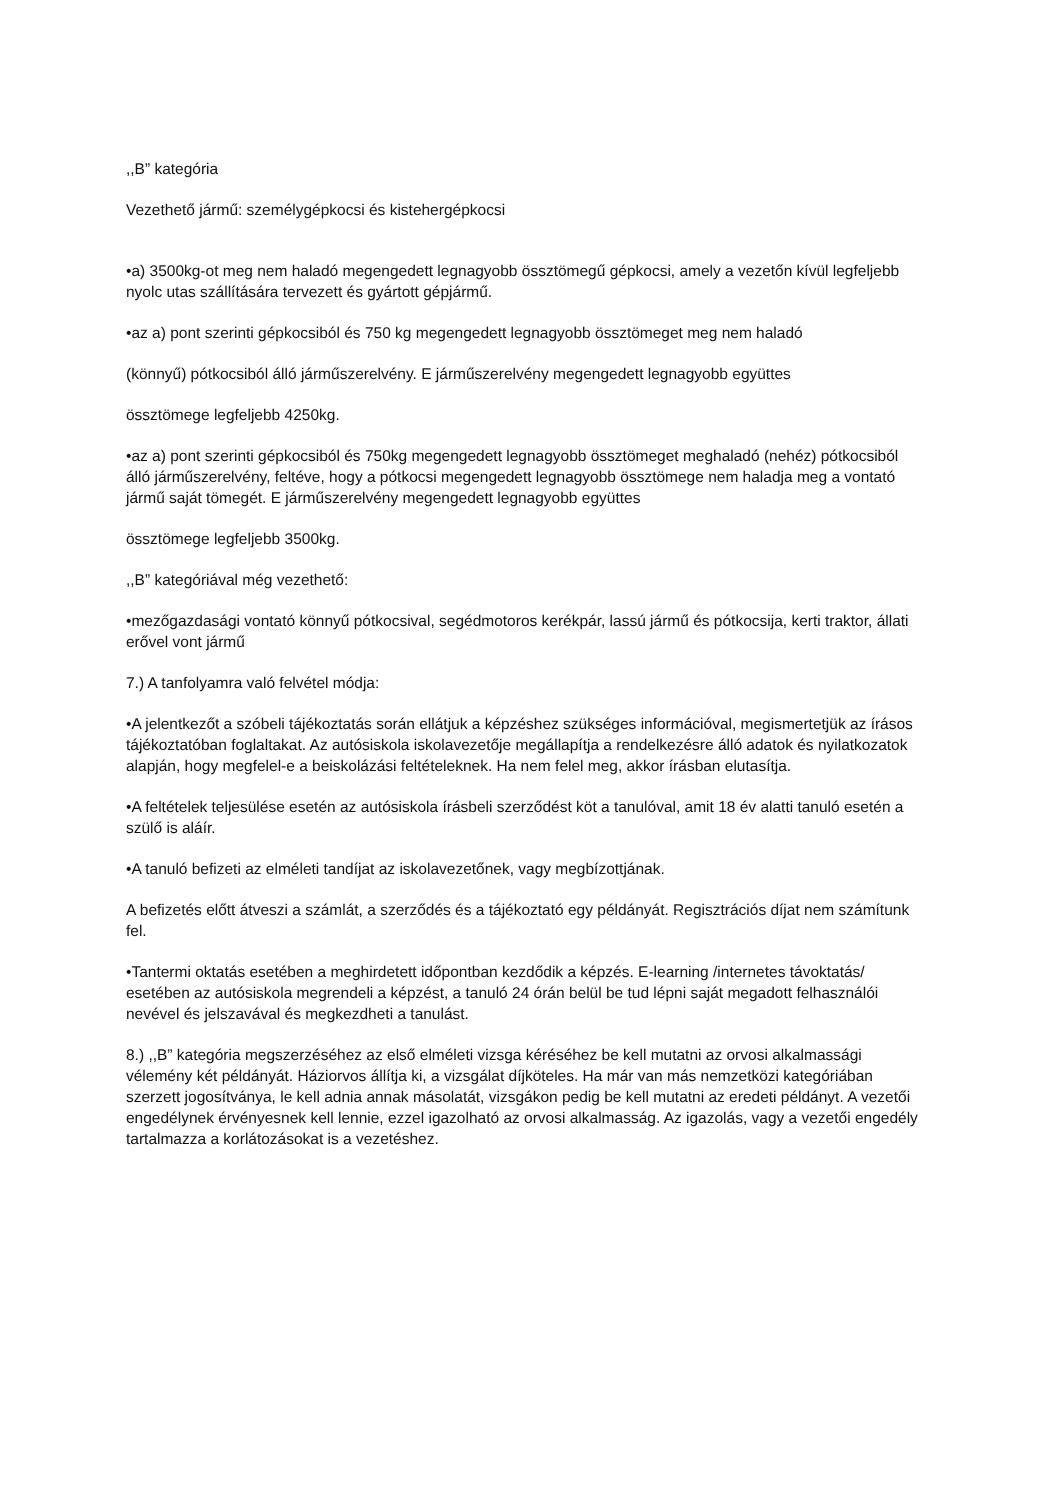,,B” kategória
Vezethető jármű: személygépkocsi és kistehergépkocsi
•a) 3500kg-ot meg nem haladó megengedett legnagyobb össztömegű gépkocsi, amely a vezetőn kívül legfeljebb nyolc utas szállítására tervezett és gyártott gépjármű.
•az a) pont szerinti gépkocsiból és 750 kg megengedett legnagyobb össztömeget meg nem haladó
(könnyű) pótkocsiból álló járműszerelvény. E járműszerelvény megengedett legnagyobb együttes
össztömege legfeljebb 4250kg.
•az a) pont szerinti gépkocsiból és 750kg megengedett legnagyobb össztömeget meghaladó (nehéz) pótkocsiból álló járműszerelvény, feltéve, hogy a pótkocsi megengedett legnagyobb össztömege nem haladja meg a vontató jármű saját tömegét. E járműszerelvény megengedett legnagyobb együttes
össztömege legfeljebb 3500kg.
,,B” kategóriával még vezethető:
•mezőgazdasági vontató könnyű pótkocsival, segédmotoros kerékpár, lassú jármű és pótkocsija, kerti traktor, állati erővel vont jármű
7.) A tanfolyamra való felvétel módja:
•A jelentkezőt a szóbeli tájékoztatás során ellátjuk a képzéshez szükséges információval, megismertetjük az írásos tájékoztatóban foglaltakat. Az autósiskola iskolavezetője megállapítja a rendelkezésre álló adatok és nyilatkozatok alapján, hogy megfelel-e a beiskolázási feltételeknek. Ha nem felel meg, akkor írásban elutasítja.
•A feltételek teljesülése esetén az autósiskola írásbeli szerződést köt a tanulóval, amit 18 év alatti tanuló esetén a szülő is aláír.
•A tanuló befizeti az elméleti tandíjat az iskolavezetőnek, vagy megbízottjának.
A befizetés előtt átveszi a számlát, a szerződés és a tájékoztató egy példányát. Regisztrációs díjat nem számítunk fel.
•Tantermi oktatás esetében a meghirdetett időpontban kezdődik a képzés. E-learning /internetes távoktatás/ esetében az autósiskola megrendeli a képzést, a tanuló 24 órán belül be tud lépni saját megadott felhasználói nevével és jelszavával és megkezdheti a tanulást.
8.) ,,B” kategória megszerzéséhez az első elméleti vizsga kéréséhez be kell mutatni az orvosi alkalmassági vélemény két példányát. Háziorvos állítja ki, a vizsgálat díjköteles. Ha már van más nemzetközi kategóriában szerzett jogosítványa, le kell adnia annak másolatát, vizsgákon pedig be kell mutatni az eredeti példányt. A vezetői engedélynek érvényesnek kell lennie, ezzel igazolható az orvosi alkalmasság. Az igazolás, vagy a vezetői engedély tartalmazza a korlátozásokat is a vezetéshez.